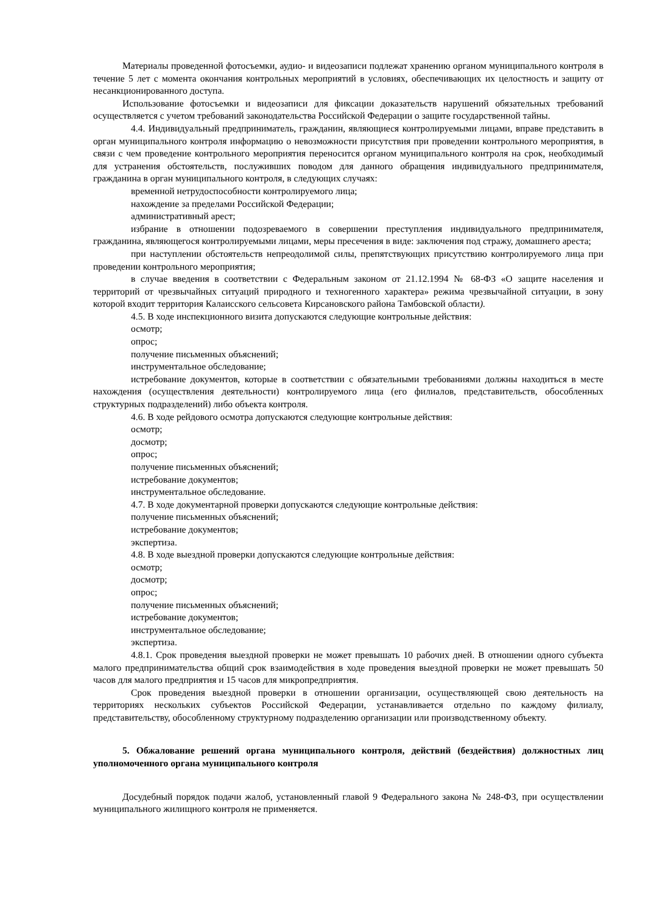Материалы проведенной фотосъемки, аудио- и видеозаписи подлежат хранению органом муниципального контроля в течение 5 лет с момента окончания контрольных мероприятий в условиях, обеспечивающих их целостность и защиту от несанкционированного доступа.
Использование фотосъемки и видеозаписи для фиксации доказательств нарушений обязательных требований осуществляется с учетом требований законодательства Российской Федерации о защите государственной тайны.
4.4. Индивидуальный предприниматель, гражданин, являющиеся контролируемыми лицами, вправе представить в орган муниципального контроля информацию о невозможности присутствия при проведении контрольного мероприятия, в связи с чем проведение контрольного мероприятия переносится органом муниципального контроля на срок, необходимый для устранения обстоятельств, послуживших поводом для данного обращения индивидуального предпринимателя, гражданина в орган муниципального контроля, в следующих случаях:
временной нетрудоспособности контролируемого лица;
нахождение за пределами Российской Федерации;
административный арест;
избрание в отношении подозреваемого в совершении преступления индивидуального предпринимателя, гражданина, являющегося контролируемыми лицами, меры пресечения в виде: заключения под стражу, домашнего ареста;
при наступлении обстоятельств непреодолимой силы, препятствующих присутствию контролируемого лица при проведении контрольного мероприятия;
в случае введения в соответствии с Федеральным законом от 21.12.1994 № 68-ФЗ «О защите населения и территорий от чрезвычайных ситуаций природного и техногенного характера» режима чрезвычайной ситуации, в зону которой входит территория Калаисского сельсовета Кирсановского района Тамбовской области).
4.5. В ходе инспекционного визита допускаются следующие контрольные действия:
осмотр;
опрос;
получение письменных объяснений;
инструментальное обследование;
истребование документов, которые в соответствии с обязательными требованиями должны находиться в месте нахождения (осуществления деятельности) контролируемого лица (его филиалов, представительств, обособленных структурных подразделений) либо объекта контроля.
4.6. В ходе рейдового осмотра допускаются следующие контрольные действия:
осмотр;
досмотр;
опрос;
получение письменных объяснений;
истребование документов;
инструментальное обследование.
4.7. В ходе документарной проверки допускаются следующие контрольные действия:
получение письменных объяснений;
истребование документов;
экспертиза.
4.8. В ходе выездной проверки допускаются следующие контрольные действия:
осмотр;
досмотр;
опрос;
получение письменных объяснений;
истребование документов;
инструментальное обследование;
экспертиза.
4.8.1. Срок проведения выездной проверки не может превышать 10 рабочих дней. В отношении одного субъекта малого предпринимательства общий срок взаимодействия в ходе проведения выездной проверки не может превышать 50 часов для малого предприятия и 15 часов для микропредприятия.
Срок проведения выездной проверки в отношении организации, осуществляющей свою деятельность на территориях нескольких субъектов Российской Федерации, устанавливается отдельно по каждому филиалу, представительству, обособленному структурному подразделению организации или производственному объекту.
5. Обжалование решений органа муниципального контроля, действий (бездействия) должностных лиц уполномоченного органа муниципального контроля
Досудебный порядок подачи жалоб, установленный главой 9 Федерального закона № 248-ФЗ, при осуществлении муниципального жилищного контроля не применяется.